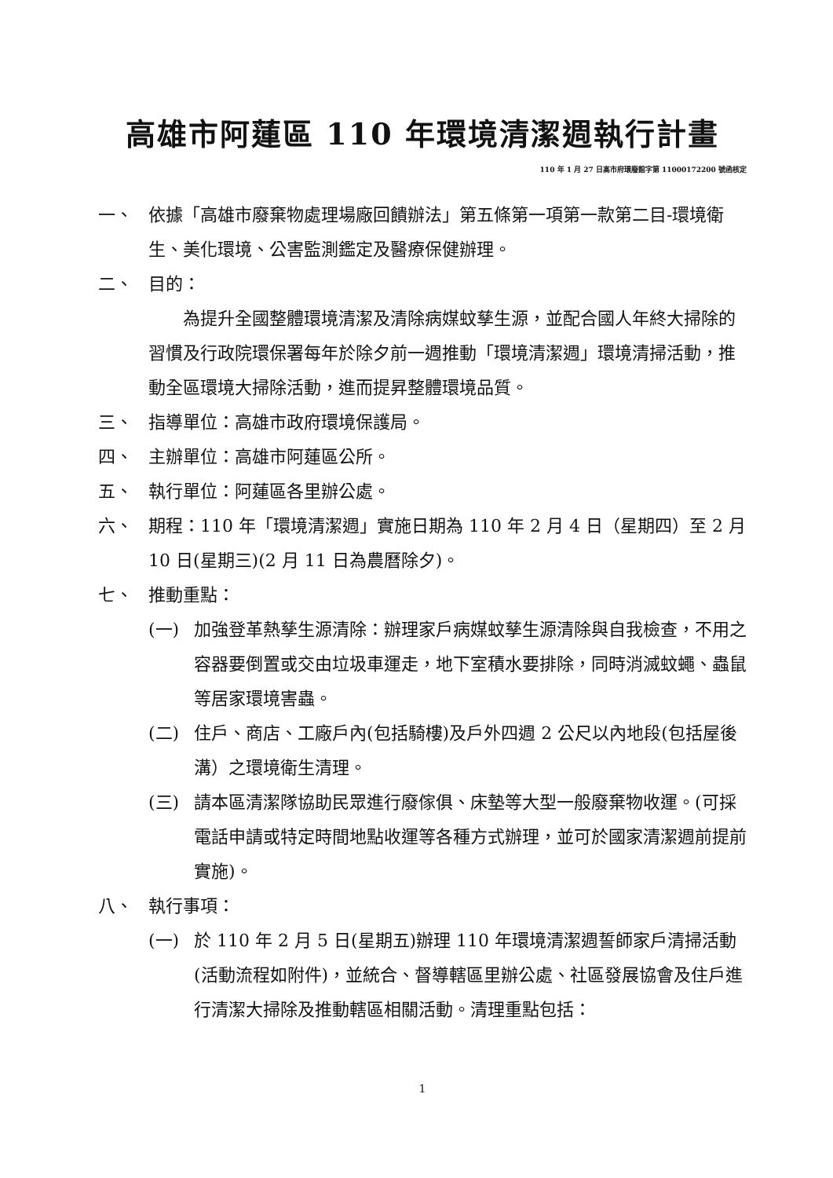高雄市阿蓮區 110 年環境清潔週執行計畫
110 年 1 月 27 日高市府環廢館字第 11000172200 號函核定
一、 依據「高雄市廢棄物處理場廠回饋辦法」第五條第一項第一款第二目-環境衛生、美化環境、公害監測鑑定及醫療保健辦理。
二、 目的：
為提升全國整體環境清潔及清除病媒蚊孳生源，並配合國人年終大掃除的習慣及行政院環保署每年於除夕前一週推動「環境清潔週」環境清掃活動，推動全區環境大掃除活動，進而提昇整體環境品質。
三、 指導單位：高雄市政府環境保護局。
四、 主辦單位：高雄市阿蓮區公所。
五、 執行單位：阿蓮區各里辦公處。
六、 期程：110 年「環境清潔週」實施日期為 110 年 2 月 4 日（星期四）至 2 月 10 日(星期三)(2 月 11 日為農曆除夕)。
七、 推動重點：
(一) 加強登革熱孳生源清除：辦理家戶病媒蚊孳生源清除與自我檢查，不用之容器要倒置或交由垃圾車運走，地下室積水要排除，同時消滅蚊蠅、蟲鼠等居家環境害蟲。
(二) 住戶、商店、工廠戶內(包括騎樓)及戶外四週 2 公尺以內地段(包括屋後溝）之環境衛生清理。
(三) 請本區清潔隊協助民眾進行廢傢俱、床墊等大型一般廢棄物收運。(可採電話申請或特定時間地點收運等各種方式辦理，並可於國家清潔週前提前實施)。
八、 執行事項：
(一) 於 110 年 2 月 5 日(星期五)辦理 110 年環境清潔週誓師家戶清掃活動(活動流程如附件)，並統合、督導轄區里辦公處、社區發展協會及住戶進行清潔大掃除及推動轄區相關活動。清理重點包括：
1